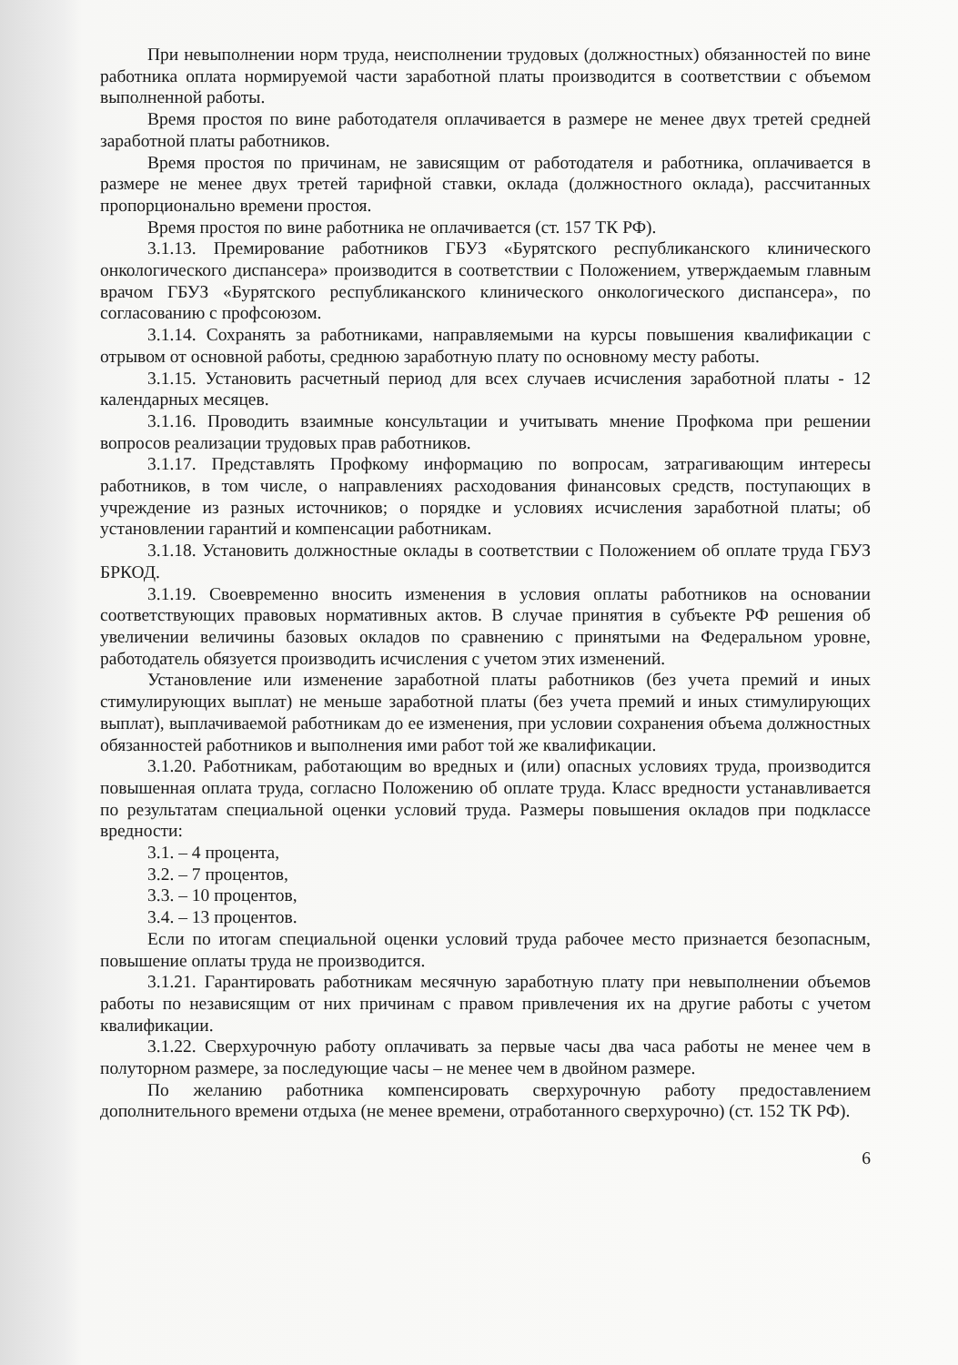При невыполнении норм труда, неисполнении трудовых (должностных) обязанностей по вине работника оплата нормируемой части заработной платы производится в соответствии с объемом выполненной работы.
Время простоя по вине работодателя оплачивается в размере не менее двух третей средней заработной платы работников.
Время простоя по причинам, не зависящим от работодателя и работника, оплачивается в размере не менее двух третей тарифной ставки, оклада (должностного оклада), рассчитанных пропорционально времени простоя.
Время простоя по вине работника не оплачивается (ст. 157 ТК РФ).
3.1.13. Премирование работников ГБУЗ «Бурятского республиканского клинического онкологического диспансера» производится в соответствии с Положением, утверждаемым главным врачом ГБУЗ «Бурятского республиканского клинического онкологического диспансера», по согласованию с профсоюзом.
3.1.14. Сохранять за работниками, направляемыми на курсы повышения квалификации с отрывом от основной работы, среднюю заработную плату по основному месту работы.
3.1.15. Установить расчетный период для всех случаев исчисления заработной платы - 12 календарных месяцев.
3.1.16. Проводить взаимные консультации и учитывать мнение Профкома при решении вопросов реализации трудовых прав работников.
3.1.17. Представлять Профкому информацию по вопросам, затрагивающим интересы работников, в том числе, о направлениях расходования финансовых средств, поступающих в учреждение из разных источников; о порядке и условиях исчисления заработной платы; об установлении гарантий и компенсации работникам.
3.1.18. Установить должностные оклады в соответствии с Положением об оплате труда ГБУЗ БРКОД.
3.1.19. Своевременно вносить изменения в условия оплаты работников на основании соответствующих правовых нормативных актов. В случае принятия в субъекте РФ решения об увеличении величины базовых окладов по сравнению с принятыми на Федеральном уровне, работодатель обязуется производить исчисления с учетом этих изменений.
Установление или изменение заработной платы работников (без учета премий и иных стимулирующих выплат) не меньше заработной платы (без учета премий и иных стимулирующих выплат), выплачиваемой работникам до ее изменения, при условии сохранения объема должностных обязанностей работников и выполнения ими работ той же квалификации.
3.1.20. Работникам, работающим во вредных и (или) опасных условиях труда, производится повышенная оплата труда, согласно Положению об оплате труда. Класс вредности устанавливается по результатам специальной оценки условий труда. Размеры повышения окладов при подклассе вредности:
3.1. – 4 процента,
3.2. – 7 процентов,
3.3. – 10 процентов,
3.4. – 13 процентов.
Если по итогам специальной оценки условий труда рабочее место признается безопасным, повышение оплаты труда не производится.
3.1.21. Гарантировать работникам месячную заработную плату при невыполнении объемов работы по независящим от них причинам с правом привлечения их на другие работы с учетом квалификации.
3.1.22. Сверхурочную работу оплачивать за первые часы два часа работы не менее чем в полуторном размере, за последующие часы – не менее чем в двойном размере.
По желанию работника компенсировать сверхурочную работу предоставлением дополнительного времени отдыха (не менее времени, отработанного сверхурочно) (ст. 152 ТК РФ).
6